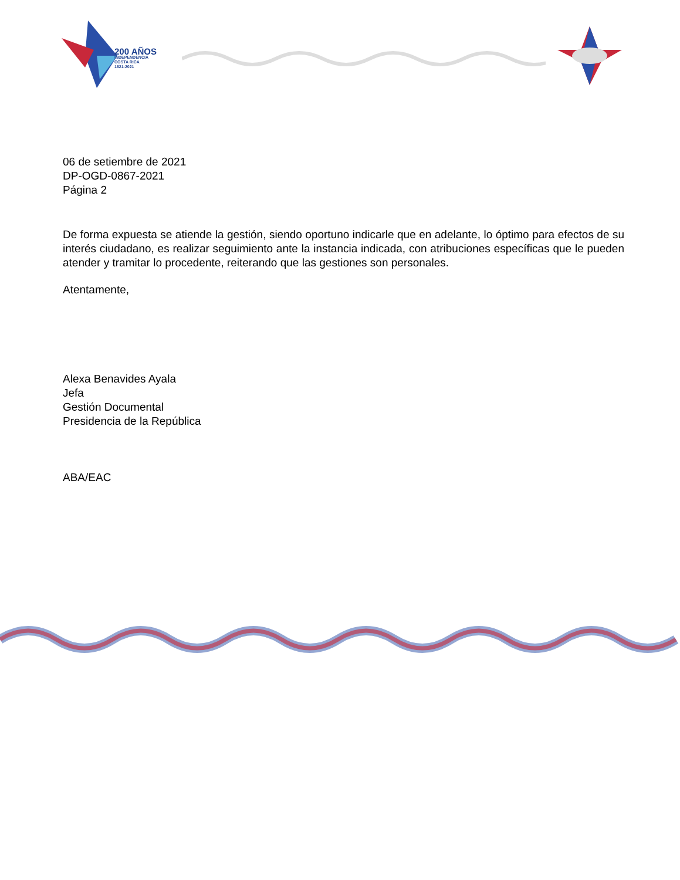200 AÑOS
INDEPENDENCIA
COSTA RICA
1821-2021
06 de setiembre de 2021
DP-OGD-0867-2021
Página 2
De forma expuesta se atiende la gestión, siendo oportuno indicarle que en adelante, lo óptimo para efectos de su interés ciudadano, es realizar seguimiento ante la instancia indicada, con atribuciones específicas que le pueden atender y tramitar lo procedente, reiterando que las gestiones son personales.
Atentamente,
Alexa Benavides Ayala
Jefa
Gestión Documental
Presidencia de la República
ABA/EAC